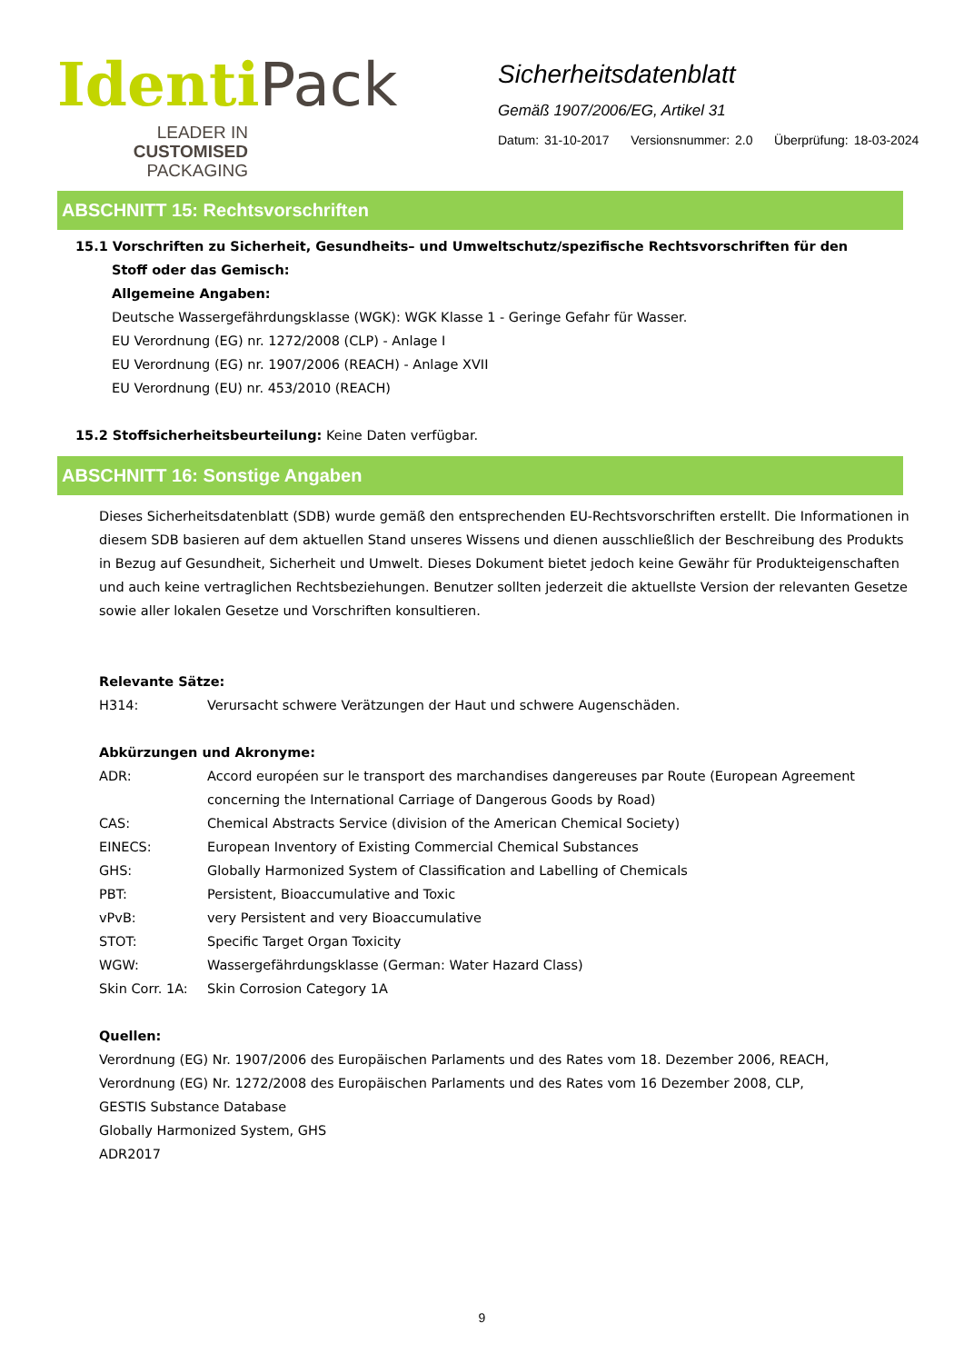Identi Pack
LEADER IN CUSTOMISED PACKAGING
Sicherheitsdatenblatt
Gemäß 1907/2006/EG, Artikel 31
Datum: 31-10-2017 Versionsnummer: 2.0 Überprüfung: 18-03-2024
ABSCHNITT 15: Rechtsvorschriften
15.1 Vorschriften zu Sicherheit, Gesundheits– und Umweltschutz/spezifische Rechtsvorschriften für den
Stoff oder das Gemisch:
Allgemeine Angaben:
Deutsche Wassergefährdungsklasse (WGK): WGK Klasse 1 - Geringe Gefahr für Wasser.
EU Verordnung (EG) nr. 1272/2008 (CLP) - Anlage I
EU Verordnung (EG) nr. 1907/2006 (REACH) - Anlage XVII
EU Verordnung (EU) nr. 453/2010 (REACH)
15.2 Stoffsicherheitsbeurteilung: Keine Daten verfügbar.
ABSCHNITT 16: Sonstige Angaben
Dieses Sicherheitsdatenblatt (SDB) wurde gemäß den entsprechenden EU-Rechtsvorschriften erstellt. Die Informationen in diesem SDB basieren auf dem aktuellen Stand unseres Wissens und dienen ausschließlich der Beschreibung des Produkts in Bezug auf Gesundheit, Sicherheit und Umwelt. Dieses Dokument bietet jedoch keine Gewähr für Produkteigenschaften und auch keine vertraglichen Rechtsbeziehungen. Benutzer sollten jederzeit die aktuellste Version der relevanten Gesetze sowie aller lokalen Gesetze und Vorschriften konsultieren.
Relevante Sätze:
H314: Verursacht schwere Verätzungen der Haut und schwere Augenschäden.
Abkürzungen und Akronyme:
ADR: Accord européen sur le transport des marchandises dangereuses par Route (European Agreement concerning the International Carriage of Dangerous Goods by Road)
CAS: Chemical Abstracts Service (division of the American Chemical Society)
EINECS: European Inventory of Existing Commercial Chemical Substances
GHS: Globally Harmonized System of Classification and Labelling of Chemicals
PBT: Persistent, Bioaccumulative and Toxic
vPvB: very Persistent and very Bioaccumulative
STOT: Specific Target Organ Toxicity
WGW: Wassergefährdungsklasse (German: Water Hazard Class)
Skin Corr. 1A: Skin Corrosion Category 1A
Quellen:
Verordnung (EG) Nr. 1907/2006 des Europäischen Parlaments und des Rates vom 18. Dezember 2006, REACH,
Verordnung (EG) Nr. 1272/2008 des Europäischen Parlaments und des Rates vom 16 Dezember 2008, CLP,
GESTIS Substance Database
Globally Harmonized System, GHS
ADR2017
9